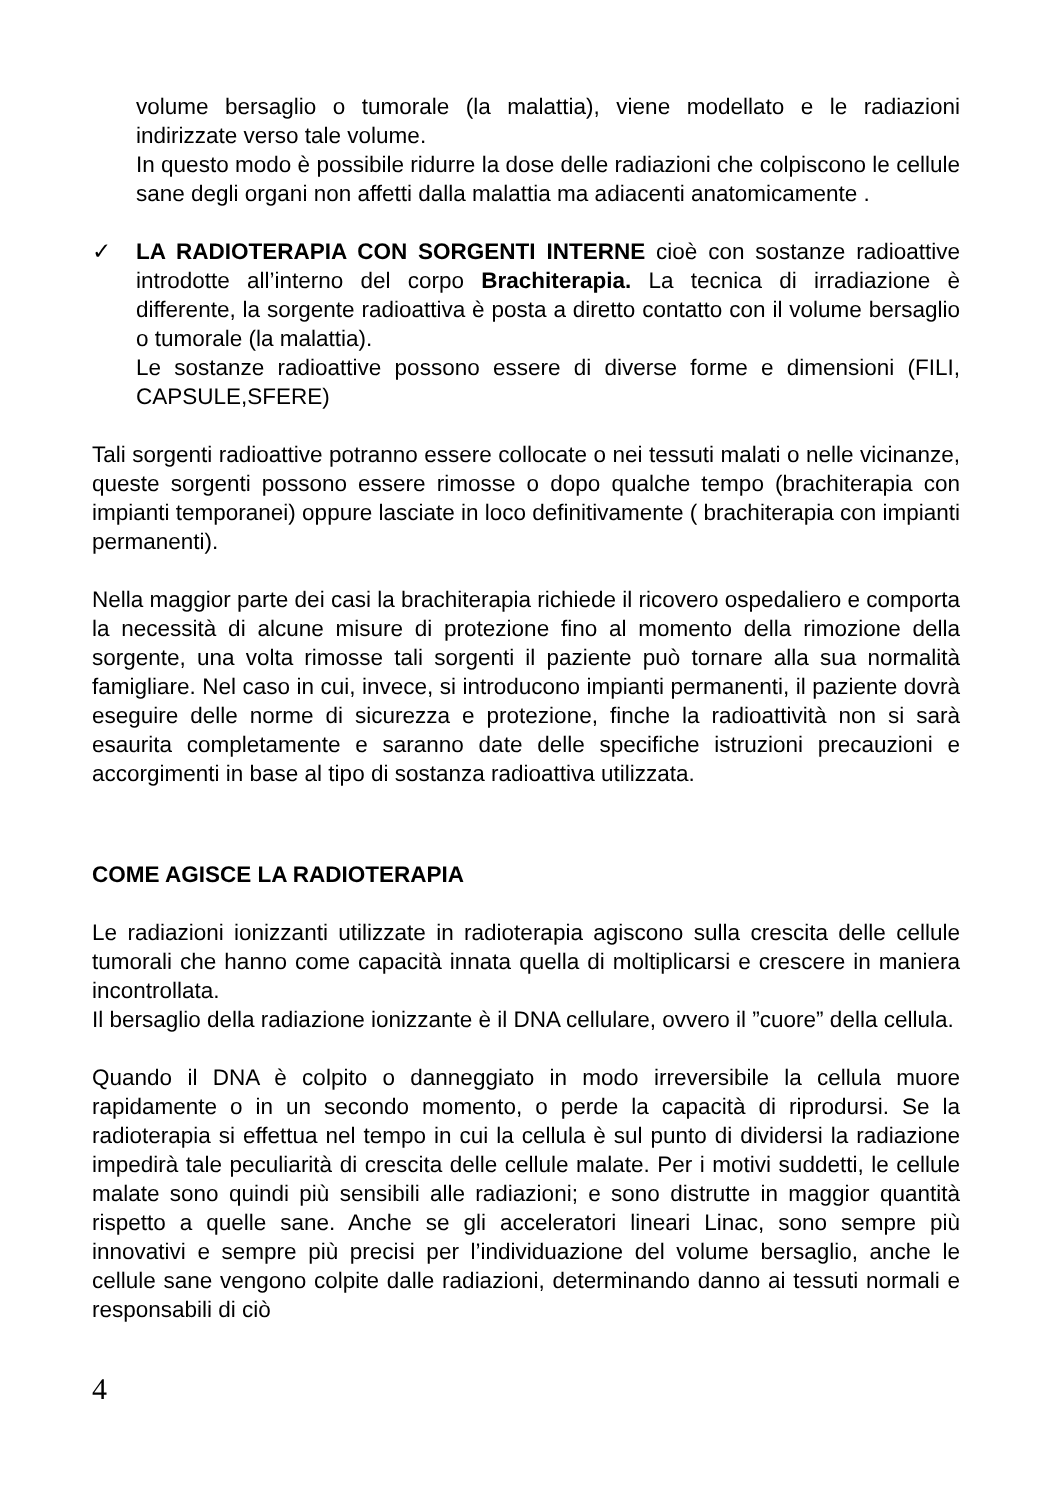volume bersaglio o tumorale (la malattia), viene modellato e le radiazioni indirizzate verso tale volume.
In questo modo è possibile ridurre la dose delle radiazioni che colpiscono le cellule sane degli organi non affetti dalla malattia ma adiacenti anatomicamente .
✓ LA RADIOTERAPIA CON SORGENTI INTERNE cioè con sostanze radioattive introdotte all’interno del corpo Brachiterapia. La tecnica di irradiazione è differente, la sorgente radioattiva è posta a diretto contatto con il volume bersaglio o tumorale (la malattia).
Le sostanze radioattive possono essere di diverse forme e dimensioni (FILI, CAPSULE,SFERE)
Tali sorgenti radioattive potranno essere collocate o nei tessuti malati o nelle vicinanze, queste sorgenti possono essere rimosse o dopo qualche tempo (brachiterapia con impianti temporanei) oppure lasciate in loco definitivamente ( brachiterapia con impianti permanenti).
Nella maggior parte dei casi la brachiterapia richiede il ricovero ospedaliero e comporta la necessità di alcune misure di protezione fino al momento della rimozione della sorgente, una volta rimosse tali sorgenti il paziente può tornare alla sua normalità famigliare. Nel caso in cui, invece, si introducono impianti permanenti, il paziente dovrà eseguire delle norme di sicurezza e protezione, finche la radioattività non si sarà esaurita completamente e saranno date delle specifiche istruzioni precauzioni e accorgimenti in base al tipo di sostanza radioattiva utilizzata.
COME AGISCE LA RADIOTERAPIA
Le radiazioni ionizzanti utilizzate in radioterapia agiscono sulla crescita delle cellule tumorali che hanno come capacità innata quella di moltiplicarsi e crescere in maniera incontrollata.
Il bersaglio della radiazione ionizzante è il DNA cellulare, ovvero il ”cuore” della cellula.
Quando il DNA è colpito o danneggiato in modo irreversibile la cellula muore rapidamente o in un secondo momento, o perde la capacità di riprodursi. Se la radioterapia si effettua nel tempo in cui la cellula è sul punto di dividersi la radiazione impedirà tale peculiarità di crescita delle cellule malate. Per i motivi suddetti, le cellule malate sono quindi più sensibili alle radiazioni; e sono distrutte in maggior quantità rispetto a quelle sane. Anche se gli acceleratori lineari Linac, sono sempre più innovativi e sempre più precisi per l’individuazione del volume bersaglio, anche le cellule sane vengono colpite dalle radiazioni, determinando danno ai tessuti normali e responsabili di ciò
4